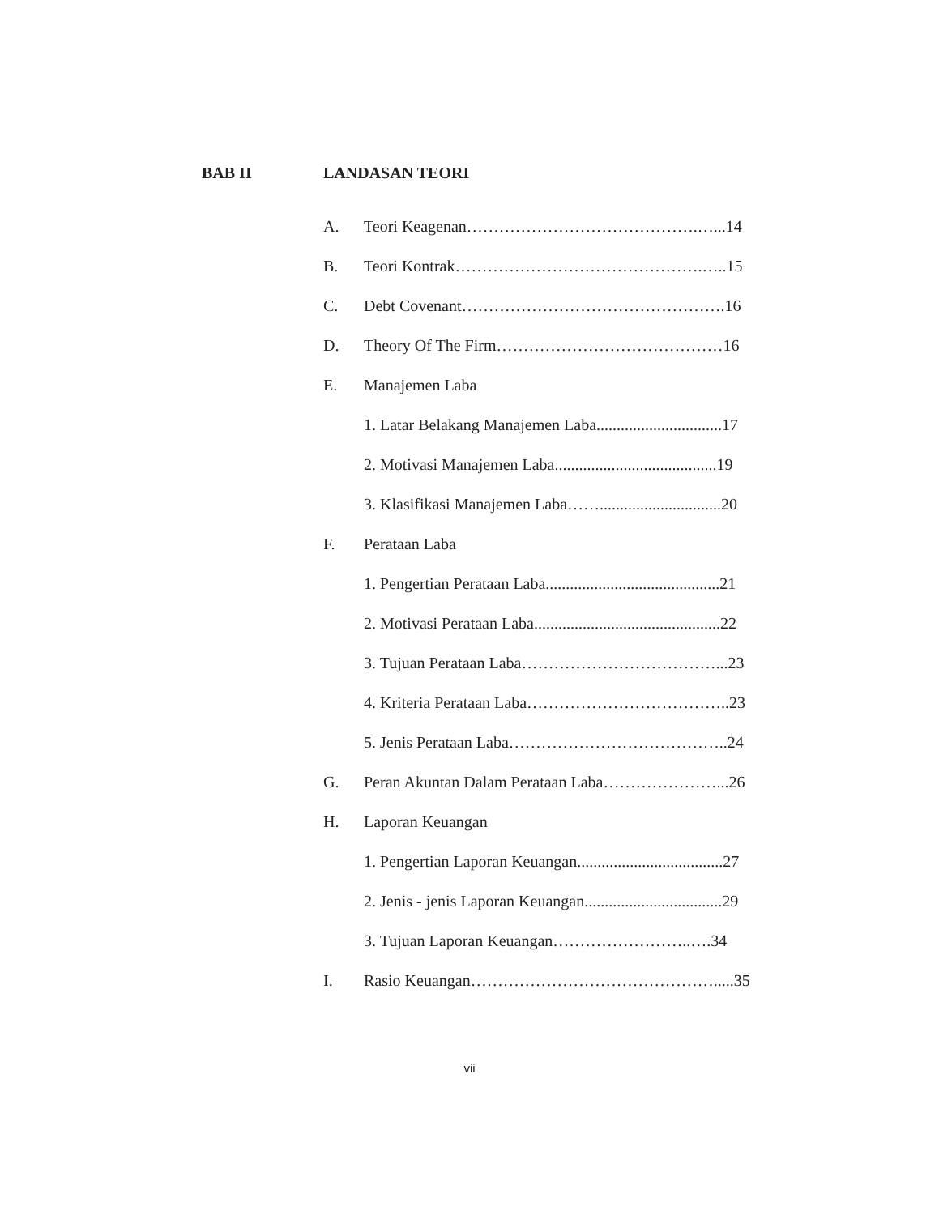BAB II LANDASAN TEORI
A. Teori Keagenan…………………………………….…...14
B. Teori Kontrak……………………………………….…..15
C. Debt Covenant………………………………………….16
D. Theory Of The Firm……………………………………16
E. Manajemen Laba
1. Latar Belakang Manajemen Laba...............................17
2. Motivasi Manajemen Laba........................................19
3. Klasifikasi Manajemen Laba……..............................20
F. Perataan Laba
1. Pengertian Perataan Laba...........................................21
2. Motivasi Perataan Laba..............................................22
3. Tujuan Perataan Laba………………………………...23
4. Kriteria Perataan Laba………………………………..23
5. Jenis Perataan Laba…………………………………..24
G. Peran Akuntan Dalam Perataan Laba…………………...26
H. Laporan Keuangan
1. Pengertian Laporan Keuangan....................................27
2. Jenis - jenis Laporan Keuangan..................................29
3. Tujuan Laporan Keuangan……………………..….34
I. Rasio Keuangan……………………………………….....35
vii